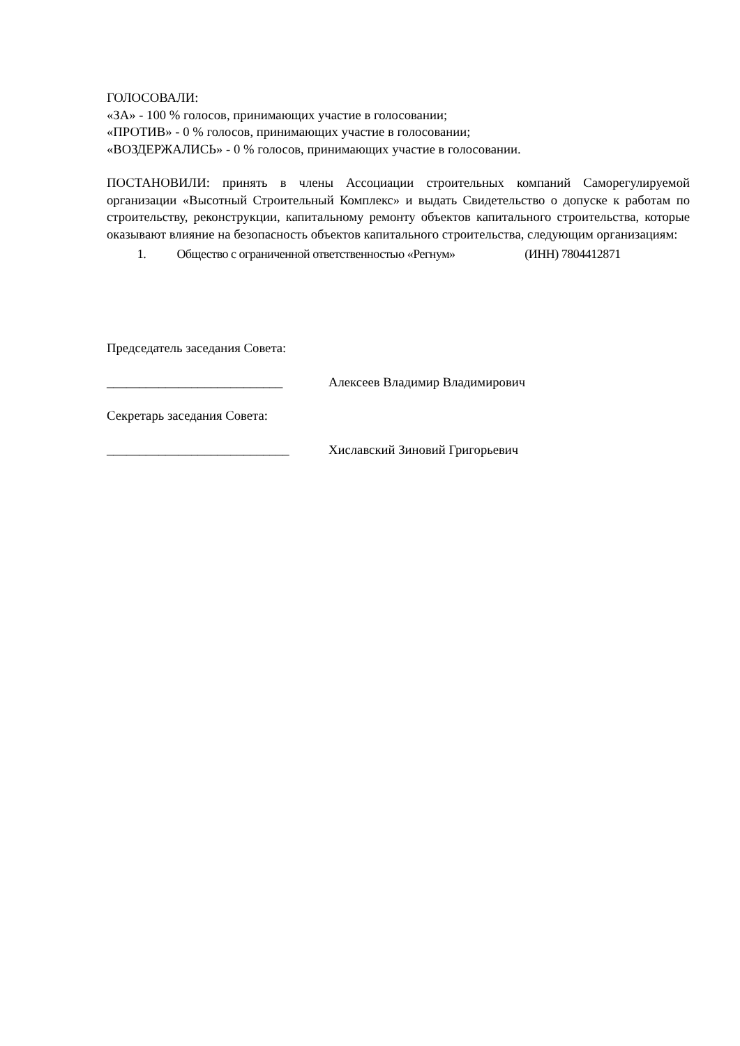ГОЛОСОВАЛИ:
«ЗА» - 100 % голосов, принимающих участие в голосовании;
«ПРОТИВ» - 0 % голосов, принимающих участие в голосовании;
«ВОЗДЕРЖАЛИСЬ» - 0 % голосов, принимающих участие в голосовании.
ПОСТАНОВИЛИ: принять в члены Ассоциации строительных компаний Саморегулируемой организации «Высотный Строительный Комплекс» и выдать Свидетельство о допуске к работам по строительству, реконструкции, капитальному ремонту объектов капитального строительства, которые оказывают влияние на безопасность объектов капитального строительства, следующим организациям:
| 1. | Общество с ограниченной ответственностью «Регнум» | (ИНН) 7804412871 |
Председатель заседания Совета:
___________________________ Алексеев Владимир Владимирович
Секретарь заседания Совета:
____________________________ Хиславский Зиновий Григорьевич